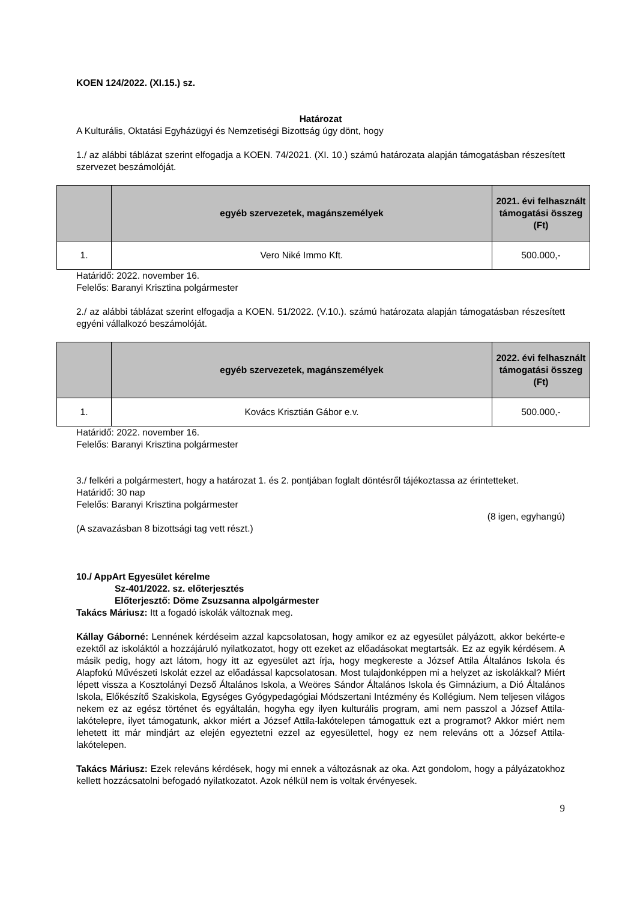KOEN 124/2022. (XI.15.) sz.
Határozat
A Kulturális, Oktatási Egyházügyi és Nemzetiségi Bizottság úgy dönt, hogy
1./ az alábbi táblázat szerint elfogadja a KOEN. 74/2021. (XI. 10.) számú határozata alapján támogatásban részesített szervezet beszámolóját.
| | egyéb szervezetek, magánszemélyek | 2021. évi felhasznált támogatási összeg (Ft) |
| --- | --- | --- |
| 1. | Vero Niké Immo Kft. | 500.000,- |
Határidő: 2022. november 16.
Felelős: Baranyi Krisztina polgármester
2./ az alábbi táblázat szerint elfogadja a KOEN. 51/2022. (V.10.). számú határozata alapján támogatásban részesített egyéni vállalkozó beszámolóját.
| | egyéb szervezetek, magánszemélyek | 2022. évi felhasznált támogatási összeg (Ft) |
| --- | --- | --- |
| 1. | Kovács Krisztián Gábor e.v. | 500.000,- |
Határidő: 2022. november 16.
Felelős: Baranyi Krisztina polgármester
3./ felkéri a polgármestert, hogy a határozat 1. és 2. pontjában foglalt döntésről tájékoztassa az érintetteket.
Határidő: 30 nap
Felelős: Baranyi Krisztina polgármester
(8 igen, egyhangú)
(A szavazásban 8 bizottsági tag vett részt.)
10./ AppArt Egyesület kérelme
Sz-401/2022. sz. előterjesztés
Előterjesztő: Döme Zsuzsanna alpolgármester
Takács Máriusz: Itt a fogadó iskolák változnak meg.
Kállay Gáborné: Lennének kérdéseim azzal kapcsolatosan, hogy amikor ez az egyesület pályázott, akkor bekérte-e ezektől az iskoláktól a hozzájáruló nyilatkozatot, hogy ott ezeket az előadásokat megtartsák. Ez az egyik kérdésem. A másik pedig, hogy azt látom, hogy itt az egyesület azt írja, hogy megkereste a József Attila Általános Iskola és Alapfokú Művészeti Iskolát ezzel az előadással kapcsolatosan. Most tulajdonképpen mi a helyzet az iskolákkal? Miért lépett vissza a Kosztolányi Dezső Általános Iskola, a Weöres Sándor Általános Iskola és Gimnázium, a Dió Általános Iskola, Előkészítő Szakiskola, Egységes Gyógypedagógiai Módszertani Intézmény és Kollégium. Nem teljesen világos nekem ez az egész történet és egyáltalán, hogyha egy ilyen kulturális program, ami nem passzol a József Attila-lakótelepre, ilyet támogatunk, akkor miért a József Attila-lakótelepen támogattuk ezt a programot? Akkor miért nem lehetett itt már mindjárt az elején egyeztetni ezzel az egyesülettel, hogy ez nem releváns ott a József Attila-lakótelepen.
Takács Máriusz: Ezek releváns kérdések, hogy mi ennek a változásnak az oka. Azt gondolom, hogy a pályázatokhoz kellett hozzácsatolni befogadó nyilatkozatot. Azok nélkül nem is voltak érvényesek.
9